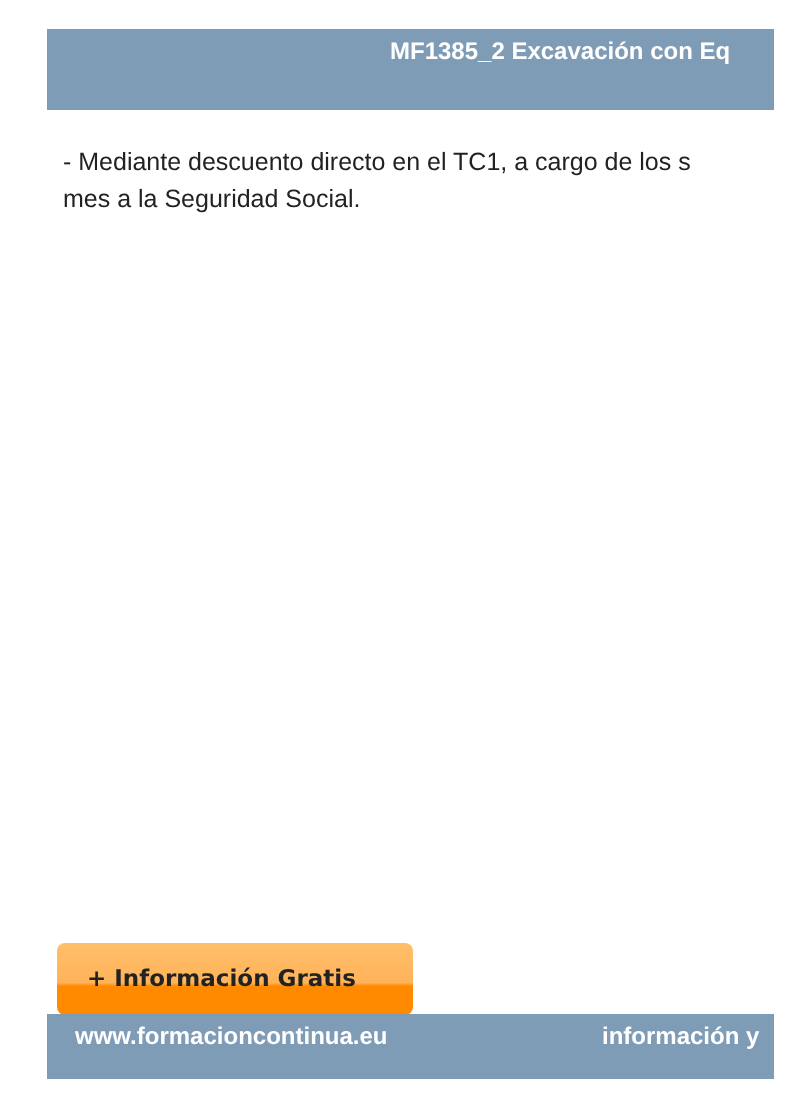MF1385_2 Excavación con Eq
- Mediante descuento directo en el TC1, a cargo de los s
mes a la Seguridad Social.
+ Información Gratis
www.formacioncontinua.eu información y